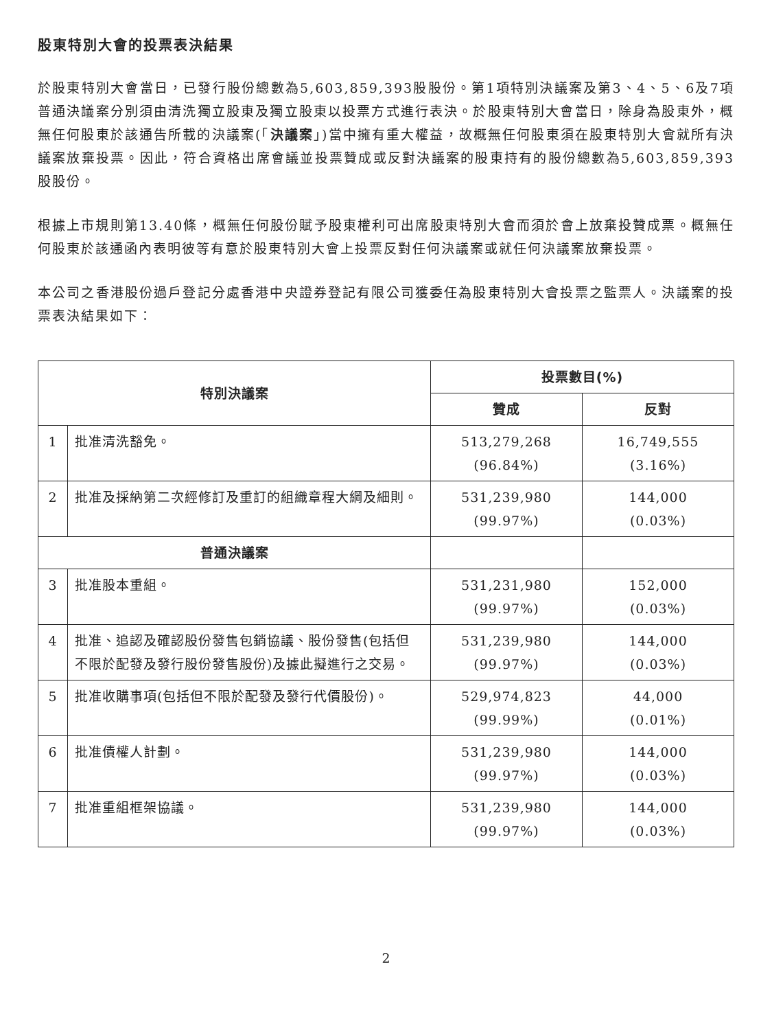股東特別大會的投票表決結果
於股東特別大會當日，已發行股份總數為5,603,859,393股股份。第1項特別決議案及第3、4、5、6及7項普通決議案分別須由清洗獨立股東及獨立股東以投票方式進行表決。於股東特別大會當日，除身為股東外，概無任何股東於該通告所載的決議案(「決議案」)當中擁有重大權益，故概無任何股東須在股東特別大會就所有決議案放棄投票。因此，符合資格出席會議並投票贊成或反對決議案的股東持有的股份總數為5,603,859,393股股份。
根據上市規則第13.40條，概無任何股份賦予股東權利可出席股東特別大會而須於會上放棄投贊成票。概無任何股東於該通函內表明彼等有意於股東特別大會上投票反對任何決議案或就任何決議案放棄投票。
本公司之香港股份過戶登記分處香港中央證券登記有限公司獲委任為股東特別大會投票之監票人。決議案的投票表決結果如下：
| 特別決議案 | | 投票數目(%) | |
| --- | --- | --- | --- |
| | | 贊成 | 反對 |
| 1 | 批准清洗豁免。 | 513,279,268 (96.84%) | 16,749,555 (3.16%) |
| 2 | 批准及採納第二次經修訂及重訂的組織章程大綱及細則。 | 531,239,980 (99.97%) | 144,000 (0.03%) |
| 普通決議案 | | | |
| 3 | 批准股本重組。 | 531,231,980 (99.97%) | 152,000 (0.03%) |
| 4 | 批准、追認及確認股份發售包銷協議、股份發售(包括但不限於配發及發行股份發售股份)及據此擬進行之交易。 | 531,239,980 (99.97%) | 144,000 (0.03%) |
| 5 | 批准收購事項(包括但不限於配發及發行代價股份)。 | 529,974,823 (99.99%) | 44,000 (0.01%) |
| 6 | 批准債權人計劃。 | 531,239,980 (99.97%) | 144,000 (0.03%) |
| 7 | 批准重組框架協議。 | 531,239,980 (99.97%) | 144,000 (0.03%) |
2